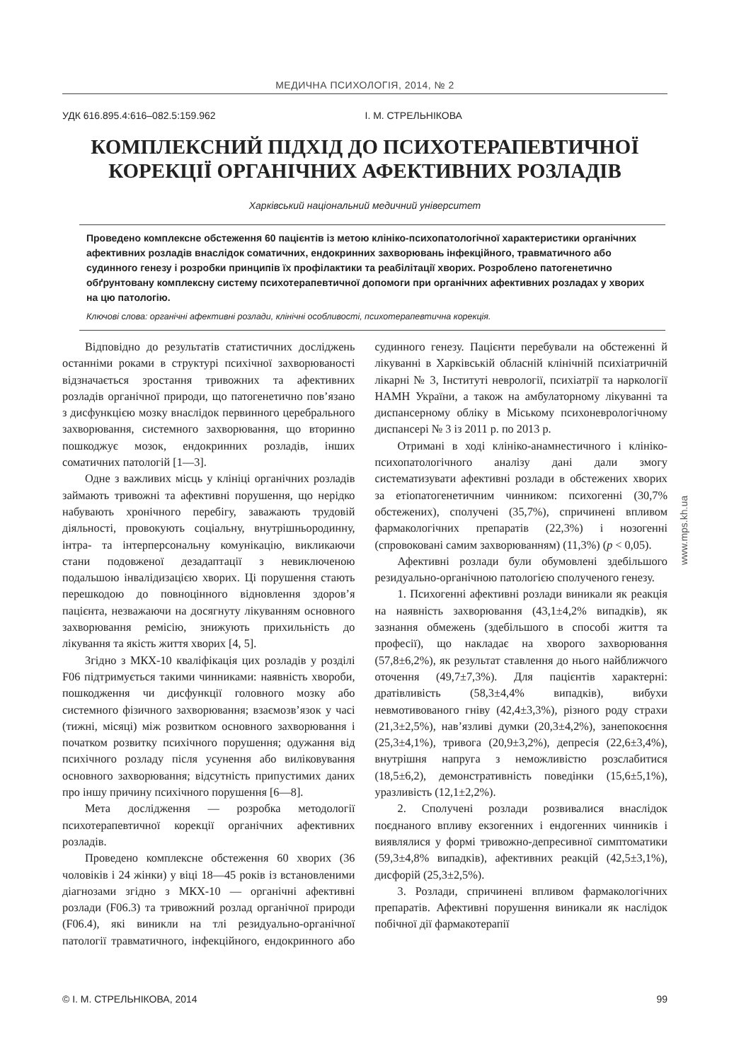МЕДИЧНА ПСИХОЛОГІЯ, 2014, № 2
УДК 616.895.4:616–082.5:159.962 І. М. СТРЕЛЬНІКОВА
КОМПЛЕКСНИЙ ПІДХІД ДО ПСИХОТЕРАПЕВТИЧНОЇ КОРЕКЦІЇ ОРГАНІЧНИХ АФЕКТИВНИХ РОЗЛАДІВ
Харківський національний медичний університет
Проведено комплексне обстеження 60 пацієнтів із метою клініко-психопатологічної характеристики органічних афективних розладів внаслідок соматичних, ендокринних захворювань інфекційного, травматичного або судинного генезу і розробки принципів їх профілактики та реабілітації хворих. Розроблено патогенетично обґрунтовану комплексну систему психотерапевтичної допомоги при органічних афективних розладах у хворих на цю патологію.
Ключові слова: органічні афективні розлади, клінічні особливості, психотерапевтична корекція.
Відповідно до результатів статистичних досліджень останніми роками в структурі психічної захворюваності відзначається зростання тривожних та афективних розладів органічної природи, що патогенетично пов’язано з дисфункцією мозку внаслідок первинного церебрального захворювання, системного захворювання, що вторинно пошкоджує мозок, ендокринних розладів, інших соматичних патологій [1—3].
Одне з важливих місць у клініці органічних розладів займають тривожні та афективні порушення, що нерідко набувають хронічного перебігу, заважають трудовій діяльності, провокують соціальну, внутрішньородинну, інтра- та інтерперсональну комунікацію, викликаючи стани подовженої дезадаптації з невиключеною подальшою інвалідизацією хворих. Ці порушення стають перешкодою до повноцінного відновлення здоров’я пацієнта, незважаючи на досягнуту лікуванням основного захворювання ремісію, знижують прихильність до лікування та якість життя хворих [4, 5].
Згідно з МКХ-10 кваліфікація цих розладів у розділі F06 підтримується такими чинниками: наявність хвороби, пошкодження чи дисфункції головного мозку або системного фізичного захворювання; взаємозв’язок у часі (тижні, місяці) між розвитком основного захворювання і початком розвитку психічного порушення; одужання від психічного розладу після усунення або виліковування основного захворювання; відсутність припустимих даних про іншу причину психічного порушення [6—8].
Мета дослідження — розробка методології психотерапевтичної корекції органічних афективних розладів.
Проведено комплексне обстеження 60 хворих (36 чоловіків і 24 жінки) у віці 18—45 років із встановленими діагнозами згідно з МКХ-10 — органічні афективні розлади (F06.3) та тривожний розлад органічної природи (F06.4), які виникли на тлі резидуально-органічної патології травматичного, інфекційного, ендокринного або судинного генезу. Пацієнти перебували на обстеженні й лікуванні в Харківській обласній клінічній психіатричній лікарні № 3, Інституті неврології, психіатрії та наркології НАМН України, а також на амбулаторному лікуванні та диспансерному обліку в Міському психоневрологічному диспансері № 3 із 2011 р. по 2013 р.
Отримані в ході клініко-анамнестичного і клініко-психопатологічного аналізу дані дали змогу систематизувати афективні розлади в обстежених хворих за етіопатогенетичним чинником: психогенні (30,7% обстежених), сполучені (35,7%), спричинені впливом фармакологічних препаратів (22,3%) і нозогенні (спровоковані самим захворюванням) (11,3%) (p < 0,05).
Афективні розлади були обумовлені здебільшого резидуально-органічною патологією сполученого генезу.
1. Психогенні афективні розлади виникали як реакція на наявність захворювання (43,1±4,2% випадків), як зазнання обмежень (здебільшого в способі життя та професії), що накладає на хворого захворювання (57,8±6,2%), як результат ставлення до нього найближчого оточення (49,7±7,3%). Для пацієнтів характерні: дратівливість (58,3±4,4% випадків), вибухи невмотивованого гніву (42,4±3,3%), різного роду страхи (21,3±2,5%), нав’язливі думки (20,3±4,2%), занепокоєння (25,3±4,1%), тривога (20,9±3,2%), депресія (22,6±3,4%), внутрішня напруга з неможливістю розслабитися (18,5±6,2), демонстративність поведінки (15,6±5,1%), уразливість (12,1±2,2%).
2. Сполучені розлади розвивалися внаслідок поєднаного впливу екзогенних і ендогенних чинників і виявлялися у формі тривожно-депресивної симптоматики (59,3±4,8% випадків), афективних реакцій (42,5±3,1%), дисфорій (25,3±2,5%).
3. Розлади, спричинені впливом фармакологічних препаратів. Афективні порушення виникали як наслідок побічної дії фармакотерапії
www.mps.kh.ua
© І. М. СТРЕЛЬНІКОВА, 2014 99